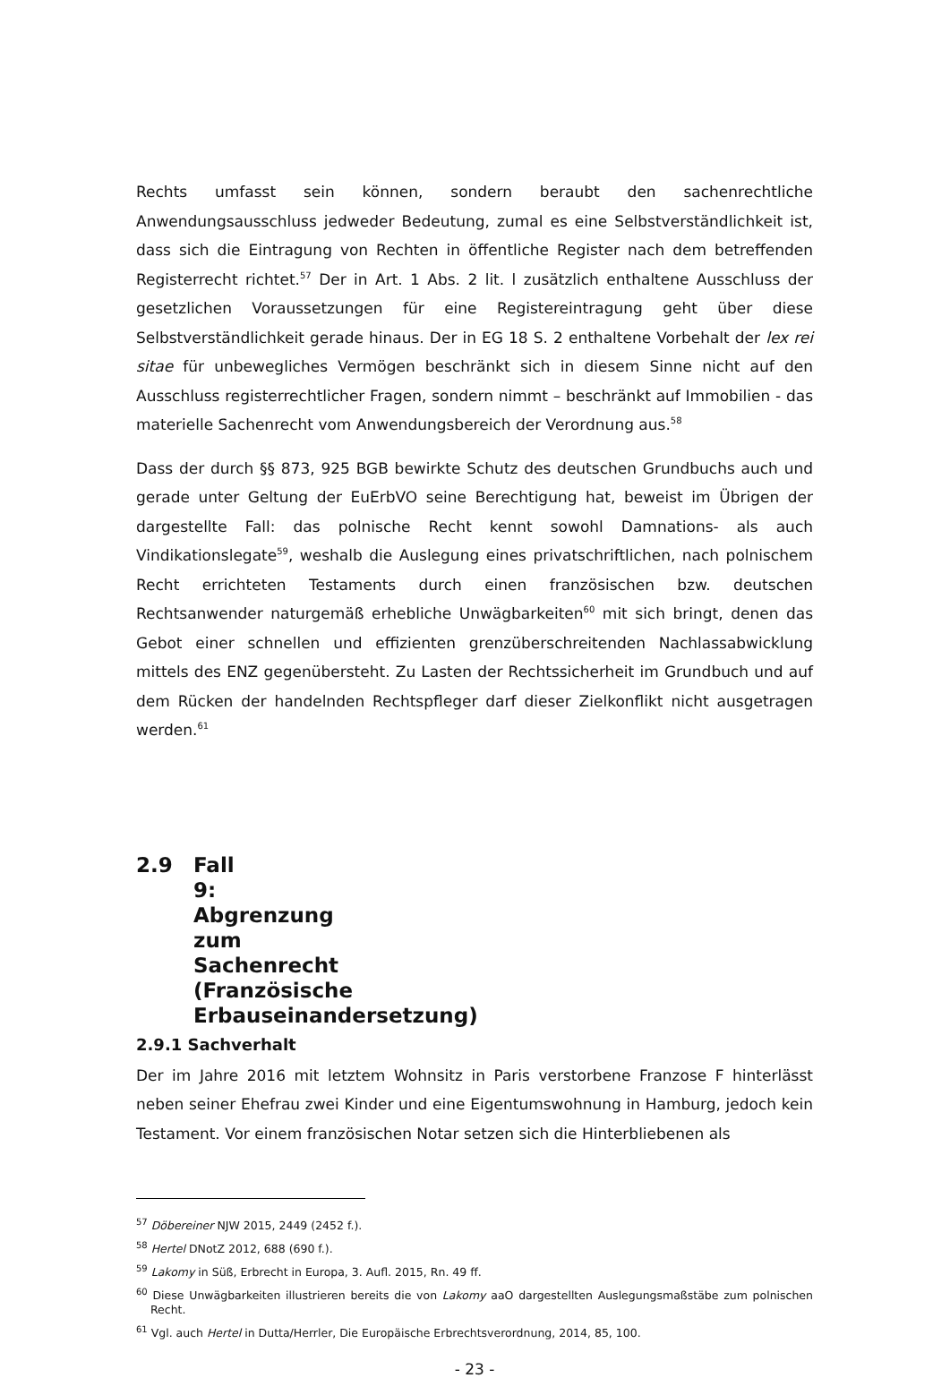Rechts umfasst sein können, sondern beraubt den sachenrechtliche Anwendungsausschluss jedweder Bedeutung, zumal es eine Selbstverständlichkeit ist, dass sich die Eintragung von Rechten in öffentliche Register nach dem betreffenden Registerrecht richtet.<sup>57</sup> Der in Art. 1 Abs. 2 lit. l zusätzlich enthaltene Ausschluss der gesetzlichen Voraussetzungen für eine Registereintragung geht über diese Selbstverständlichkeit gerade hinaus. Der in EG 18 S. 2 enthaltene Vorbehalt der lex rei sitae für unbewegliches Vermögen beschränkt sich in diesem Sinne nicht auf den Ausschluss registerrechtlicher Fragen, sondern nimmt – beschränkt auf Immobilien - das materielle Sachenrecht vom Anwendungsbereich der Verordnung aus.<sup>58</sup>
Dass der durch §§ 873, 925 BGB bewirkte Schutz des deutschen Grundbuchs auch und gerade unter Geltung der EuErbVO seine Berechtigung hat, beweist im Übrigen der dargestellte Fall: das polnische Recht kennt sowohl Damnations- als auch Vindikationslegate<sup>59</sup>, weshalb die Auslegung eines privatschriftlichen, nach polnischem Recht errichteten Testaments durch einen französischen bzw. deutschen Rechtsanwender naturgemäß erhebliche Unwägbarkeiten<sup>60</sup> mit sich bringt, denen das Gebot einer schnellen und effizienten grenzüberschreitenden Nachlassabwicklung mittels des ENZ gegenübersteht. Zu Lasten der Rechtssicherheit im Grundbuch und auf dem Rücken der handelnden Rechtspfleger darf dieser Zielkonflikt nicht ausgetragen werden.<sup>61</sup>
2.9 Fall 9: Abgrenzung zum Sachenrecht (Französische Erbauseinandersetzung)
2.9.1 Sachverhalt
Der im Jahre 2016 mit letztem Wohnsitz in Paris verstorbene Franzose F hinterlässt neben seiner Ehefrau zwei Kinder und eine Eigentumswohnung in Hamburg, jedoch kein Testament. Vor einem französischen Notar setzen sich die Hinterbliebenen als
<sup>57</sup> Döbereiner NJW 2015, 2449 (2452 f.).
<sup>58</sup> Hertel DNotZ 2012, 688 (690 f.).
<sup>59</sup> Lakomy in Süß, Erbrecht in Europa, 3. Aufl. 2015, Rn. 49 ff.
<sup>60</sup> Diese Unwägbarkeiten illustrieren bereits die von Lakomy aaO dargestellten Auslegungsmaßstäbe zum polnischen Recht.
<sup>61</sup> Vgl. auch Hertel in Dutta/Herrler, Die Europäische Erbrechtsverordnung, 2014, 85, 100.
- 23 -